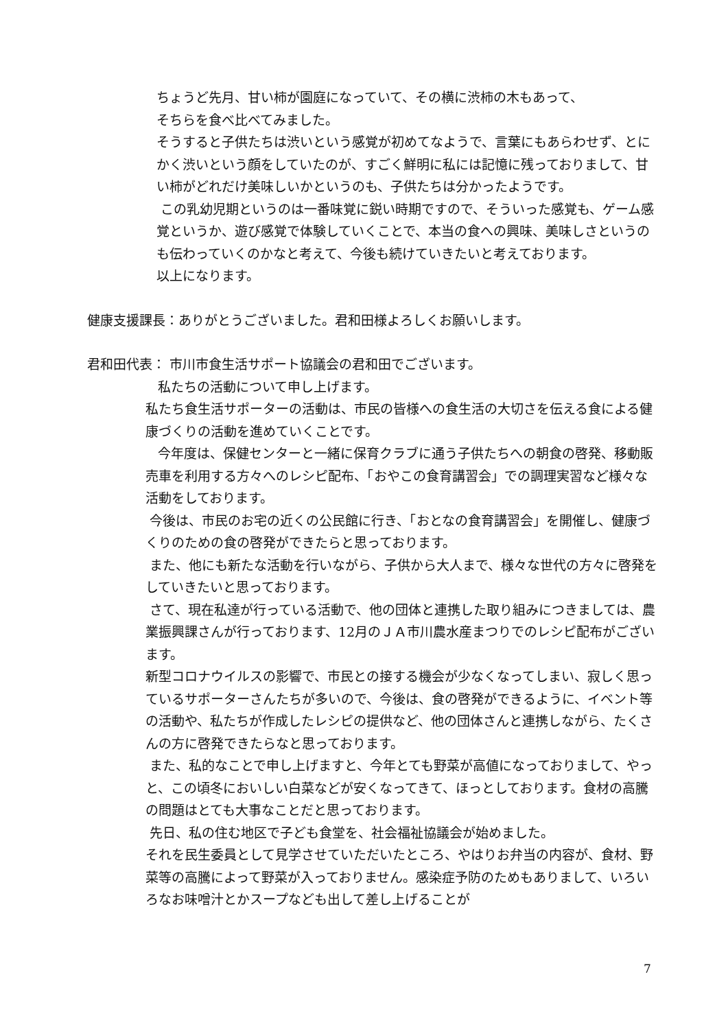ちょうど先月、甘い柿が園庭になっていて、その横に渋柿の木もあって、
そちらを食べ比べてみました。
そうすると子供たちは渋いという感覚が初めてなようで、言葉にもあらわせず、とにかく渋いという顔をしていたのが、すごく鮮明に私には記憶に残っておりまして、甘い柿がどれだけ美味しいかというのも、子供たちは分かったようです。
この乳幼児期というのは一番味覚に鋭い時期ですので、そういった感覚も、ゲーム感覚というか、遊び感覚で体験していくことで、本当の食への興味、美味しさというのも伝わっていくのかなと考えて、今後も続けていきたいと考えております。
以上になります。
健康支援課長：ありがとうございました。君和田様よろしくお願いします。
君和田代表： 市川市食生活サポート協議会の君和田でございます。
私たちの活動について申し上げます。
私たち食生活サポーターの活動は、市民の皆様への食生活の大切さを伝える食による健康づくりの活動を進めていくことです。
今年度は、保健センターと一緒に保育クラブに通う子供たちへの朝食の啓発、移動販売車を利用する方々へのレシピ配布、「おやこの食育講習会」での調理実習など様々な活動をしております。
今後は、市民のお宅の近くの公民館に行き、「おとなの食育講習会」を開催し、健康づくりのための食の啓発ができたらと思っております。
また、他にも新たな活動を行いながら、子供から大人まで、様々な世代の方々に啓発をしていきたいと思っております。
さて、現在私達が行っている活動で、他の団体と連携した取り組みにつきましては、農業振興課さんが行っております、12月のＪＡ市川農水産まつりでのレシピ配布がございます。
新型コロナウイルスの影響で、市民との接する機会が少なくなってしまい、寂しく思っているサポーターさんたちが多いので、今後は、食の啓発ができるように、イベント等の活動や、私たちが作成したレシピの提供など、他の団体さんと連携しながら、たくさんの方に啓発できたらなと思っております。
また、私的なことで申し上げますと、今年とても野菜が高値になっておりまして、やっと、この頃冬においしい白菜などが安くなってきて、ほっとしております。食材の高騰の問題はとても大事なことだと思っております。
先日、私の住む地区で子ども食堂を、社会福祉協議会が始めました。
それを民生委員として見学させていただいたところ、やはりお弁当の内容が、食材、野菜等の高騰によって野菜が入っておりません。感染症予防のためもありまして、いろいろなお味噌汁とかスープなども出して差し上げることが
7